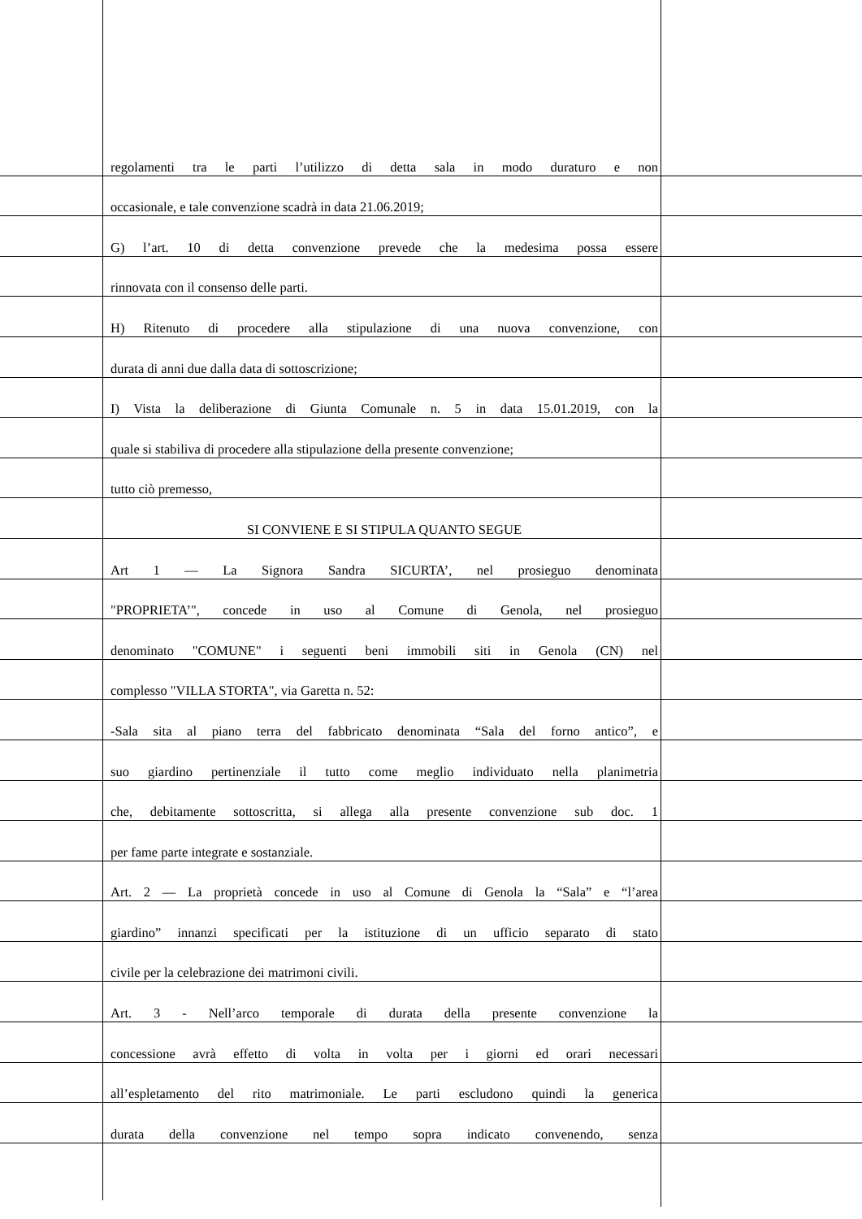regolamenti tra le parti l’utilizzo di detta sala in modo duraturo e non
occasionale, e tale convenzione scadrà in data 21.06.2019;
G) l’art. 10 di detta convenzione prevede che la medesima possa essere
rinnovata con il consenso delle parti.
H) Ritenuto di procedere alla stipulazione di una nuova convenzione, con
durata di anni due dalla data di sottoscrizione;
I) Vista la deliberazione di Giunta Comunale n. 5 in data 15.01.2019, con la
quale si stabiliva di procedere alla stipulazione della presente convenzione;
tutto ciò premesso,
SI CONVIENE E SI STIPULA QUANTO SEGUE
Art 1 — La Signora Sandra SICURTA’, nel prosieguo denominata
"PROPRIETA’", concede in uso al Comune di Genola, nel prosieguo
denominato "COMUNE" i seguenti beni immobili siti in Genola (CN) nel
complesso "VILLA STORTA", via Garetta n. 52:
-Sala sita al piano terra del fabbricato denominata “Sala del forno antico”, e
suo giardino pertinenziale il tutto come meglio individuato nella planimetria
che, debitamente sottoscritta, si allega alla presente convenzione sub doc. 1
per fame parte integrate e sostanziale.
Art. 2 — La proprietà concede in uso al Comune di Genola la “Sala” e “l’area
giardino” innanzi specificati per la istituzione di un ufficio separato di stato
civile per la celebrazione dei matrimoni civili.
Art. 3 - Nell’arco temporale di durata della presente convenzione la
concessione avrà effetto di volta in volta per i giorni ed orari necessari
all’espletamento del rito matrimoniale. Le parti escludono quindi la generica
durata della convenzione nel tempo sopra indicato convenendo, senza